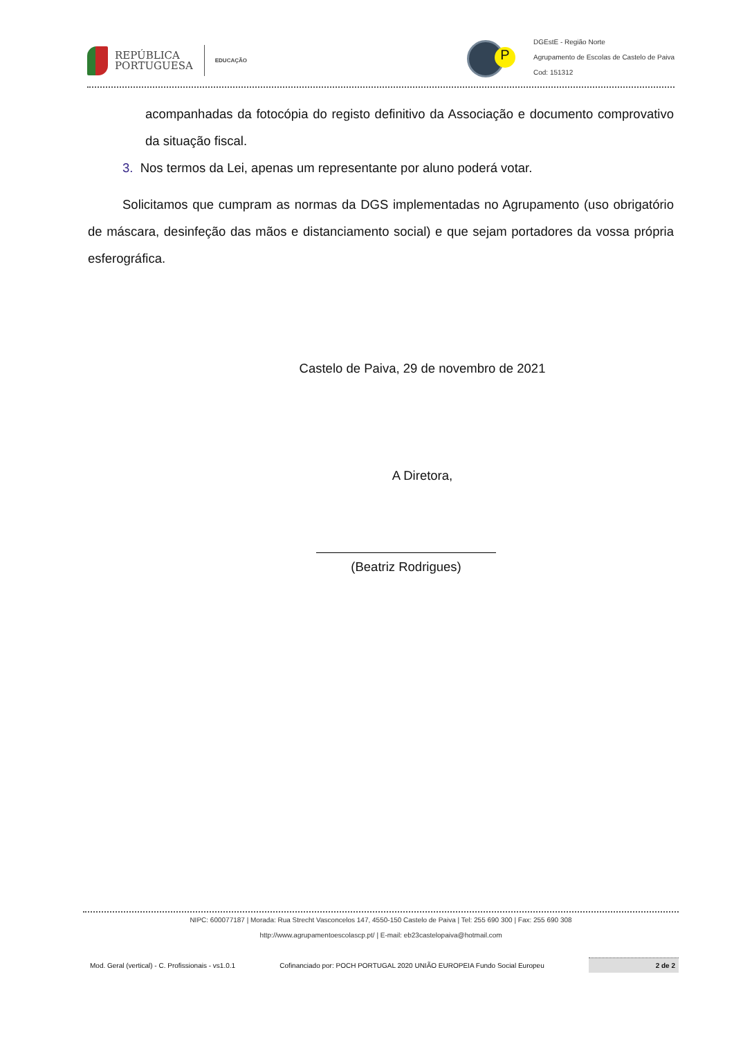REPÚBLICA
PORTUGUESA
EDUCAÇÃO
P
DGEstE - Região Norte
Agrupamento de Escolas de Castelo de Paiva
Cod: 151312
acompanhadas da fotocópia do registo definitivo da Associação e documento comprovativo da situação fiscal.
3. Nos termos da Lei, apenas um representante por aluno poderá votar.
Solicitamos que cumpram as normas da DGS implementadas no Agrupamento (uso obrigatório de máscara, desinfeção das mãos e distanciamento social) e que sejam portadores da vossa própria esferográfica.
Castelo de Paiva, 29 de novembro de 2021
A Diretora,
(Beatriz Rodrigues)
NIPC: 600077187 | Morada: Rua Strecht Vasconcelos 147, 4550-150 Castelo de Paiva | Tel: 255 690 300 | Fax: 255 690 308
http://www.agrupamentoescolascp.pt/ | E-mail: eb23castelopaiva@hotmail.com
Mod. Geral (vertical) - C. Profissionais - vs1.0.1 Cofinanciado por: POCH PORTUGAL 2020 UNIÃO EUROPEIA Fundo Social Europeu
2 de 2